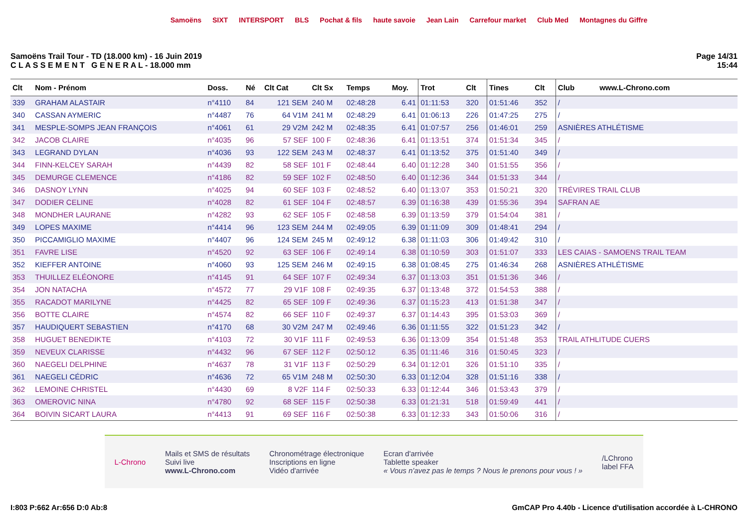Samoëns SIXT INTERSPORT BLS Pochat & fils haute savoie Jean Lain Carrefour market Club Med Montagnes du Giffre
Samoëns Trail Tour - TD (18.000 km) - 16 Juin 2019
C L A S S E M E N T G E N E R A L - 18.000 mm
Page 14/31
15:44
| Clt | Nom - Prénom | Doss. | Né | Clt Cat | Clt Sx | Temps | Moy. | Trot | Clt | Tines | Clt | Club www.L-Chrono.com |
| --- | --- | --- | --- | --- | --- | --- | --- | --- | --- | --- | --- | --- |
| 339 | GRAHAM ALASTAIR | n°4110 | 84 | 121 SEM | 240 M | 02:48:28 | 6.41 | 01:11:53 | 320 | 01:51:46 | 352 | / |
| 340 | CASSAN AYMERIC | n°4487 | 76 | 64 V1M | 241 M | 02:48:29 | 6.41 | 01:06:13 | 226 | 01:47:25 | 275 | / |
| 341 | MESPLE-SOMPS JEAN FRANÇOIS | n°4061 | 61 | 29 V2M | 242 M | 02:48:35 | 6.41 | 01:07:57 | 256 | 01:46:01 | 259 | ASNIÈRES ATHLÉTISME |
| 342 | JACOB CLAIRE | n°4035 | 96 | 57 SEF | 100 F | 02:48:36 | 6.41 | 01:13:51 | 374 | 01:51:34 | 345 | / |
| 343 | LEGRAND DYLAN | n°4036 | 93 | 122 SEM | 243 M | 02:48:37 | 6.41 | 01:13:52 | 375 | 01:51:40 | 349 | / |
| 344 | FINN-KELCEY SARAH | n°4439 | 82 | 58 SEF | 101 F | 02:48:44 | 6.40 | 01:12:28 | 340 | 01:51:55 | 356 | / |
| 345 | DEMURGE CLEMENCE | n°4186 | 82 | 59 SEF | 102 F | 02:48:50 | 6.40 | 01:12:36 | 344 | 01:51:33 | 344 | / |
| 346 | DASNOY LYNN | n°4025 | 94 | 60 SEF | 103 F | 02:48:52 | 6.40 | 01:13:07 | 353 | 01:50:21 | 320 | TRÉVIRES TRAIL CLUB |
| 347 | DODIER CELINE | n°4028 | 82 | 61 SEF | 104 F | 02:48:57 | 6.39 | 01:16:38 | 439 | 01:55:36 | 394 | SAFRAN AE |
| 348 | MONDHER LAURANE | n°4282 | 93 | 62 SEF | 105 F | 02:48:58 | 6.39 | 01:13:59 | 379 | 01:54:04 | 381 | / |
| 349 | LOPES MAXIME | n°4414 | 96 | 123 SEM | 244 M | 02:49:05 | 6.39 | 01:11:09 | 309 | 01:48:41 | 294 | / |
| 350 | PICCAMIGLIO MAXIME | n°4407 | 96 | 124 SEM | 245 M | 02:49:12 | 6.38 | 01:11:03 | 306 | 01:49:42 | 310 | / |
| 351 | FAVRE LISE | n°4520 | 92 | 63 SEF | 106 F | 02:49:14 | 6.38 | 01:10:59 | 303 | 01:51:07 | 333 | LES CAIAS - SAMOENS TRAIL TEAM |
| 352 | KIEFFER ANTOINE | n°4060 | 93 | 125 SEM | 246 M | 02:49:15 | 6.38 | 01:08:45 | 275 | 01:46:34 | 268 | ASNIÈRES ATHLÉTISME |
| 353 | THUILLEZ ELÉONORE | n°4145 | 91 | 64 SEF | 107 F | 02:49:34 | 6.37 | 01:13:03 | 351 | 01:51:36 | 346 | / |
| 354 | JON NATACHA | n°4572 | 77 | 29 V1F | 108 F | 02:49:35 | 6.37 | 01:13:48 | 372 | 01:54:53 | 388 | / |
| 355 | RACADOT MARILYNE | n°4425 | 82 | 65 SEF | 109 F | 02:49:36 | 6.37 | 01:15:23 | 413 | 01:51:38 | 347 | / |
| 356 | BOTTE CLAIRE | n°4574 | 82 | 66 SEF | 110 F | 02:49:37 | 6.37 | 01:14:43 | 395 | 01:53:03 | 369 | / |
| 357 | HAUDIQUERT SEBASTIEN | n°4170 | 68 | 30 V2M | 247 M | 02:49:46 | 6.36 | 01:11:55 | 322 | 01:51:23 | 342 | / |
| 358 | HUGUET BENEDIKTE | n°4103 | 72 | 30 V1F | 111 F | 02:49:53 | 6.36 | 01:13:09 | 354 | 01:51:48 | 353 | TRAIL ATHLITUDE CUERS |
| 359 | NEVEUX CLARISSE | n°4432 | 96 | 67 SEF | 112 F | 02:50:12 | 6.35 | 01:11:46 | 316 | 01:50:45 | 323 | / |
| 360 | NAEGELI DELPHINE | n°4637 | 78 | 31 V1F | 113 F | 02:50:29 | 6.34 | 01:12:01 | 326 | 01:51:10 | 335 | / |
| 361 | NAEGELI CÉDRIC | n°4636 | 72 | 65 V1M | 248 M | 02:50:30 | 6.33 | 01:12:04 | 328 | 01:51:16 | 338 | / |
| 362 | LEMOINE CHRISTEL | n°4430 | 69 | 8 V2F | 114 F | 02:50:33 | 6.33 | 01:12:44 | 346 | 01:53:43 | 379 | / |
| 363 | OMEROVIC NINA | n°4780 | 92 | 68 SEF | 115 F | 02:50:38 | 6.33 | 01:21:31 | 518 | 01:59:49 | 441 | / |
| 364 | BOIVIN SICART LAURA | n°4413 | 91 | 69 SEF | 116 F | 02:50:38 | 6.33 | 01:12:33 | 343 | 01:50:06 | 316 | / |
L-Chrono
Mails et SMS de résultats
Suivi live
www.L-Chrono.com
Chronométrage électronique
Inscriptions en ligne
Vidéo d'arrivée
Ecran d'arrivée
Tablette speaker
« Vous n'avez pas le temps ? Nous le prenons pour vous ! »
/LChrono
label FFA
I:803 P:662 Ar:656 D:0 Ab:8 GmCAP Pro 4.40b - Licence d'utilisation accordée à L-CHRONO